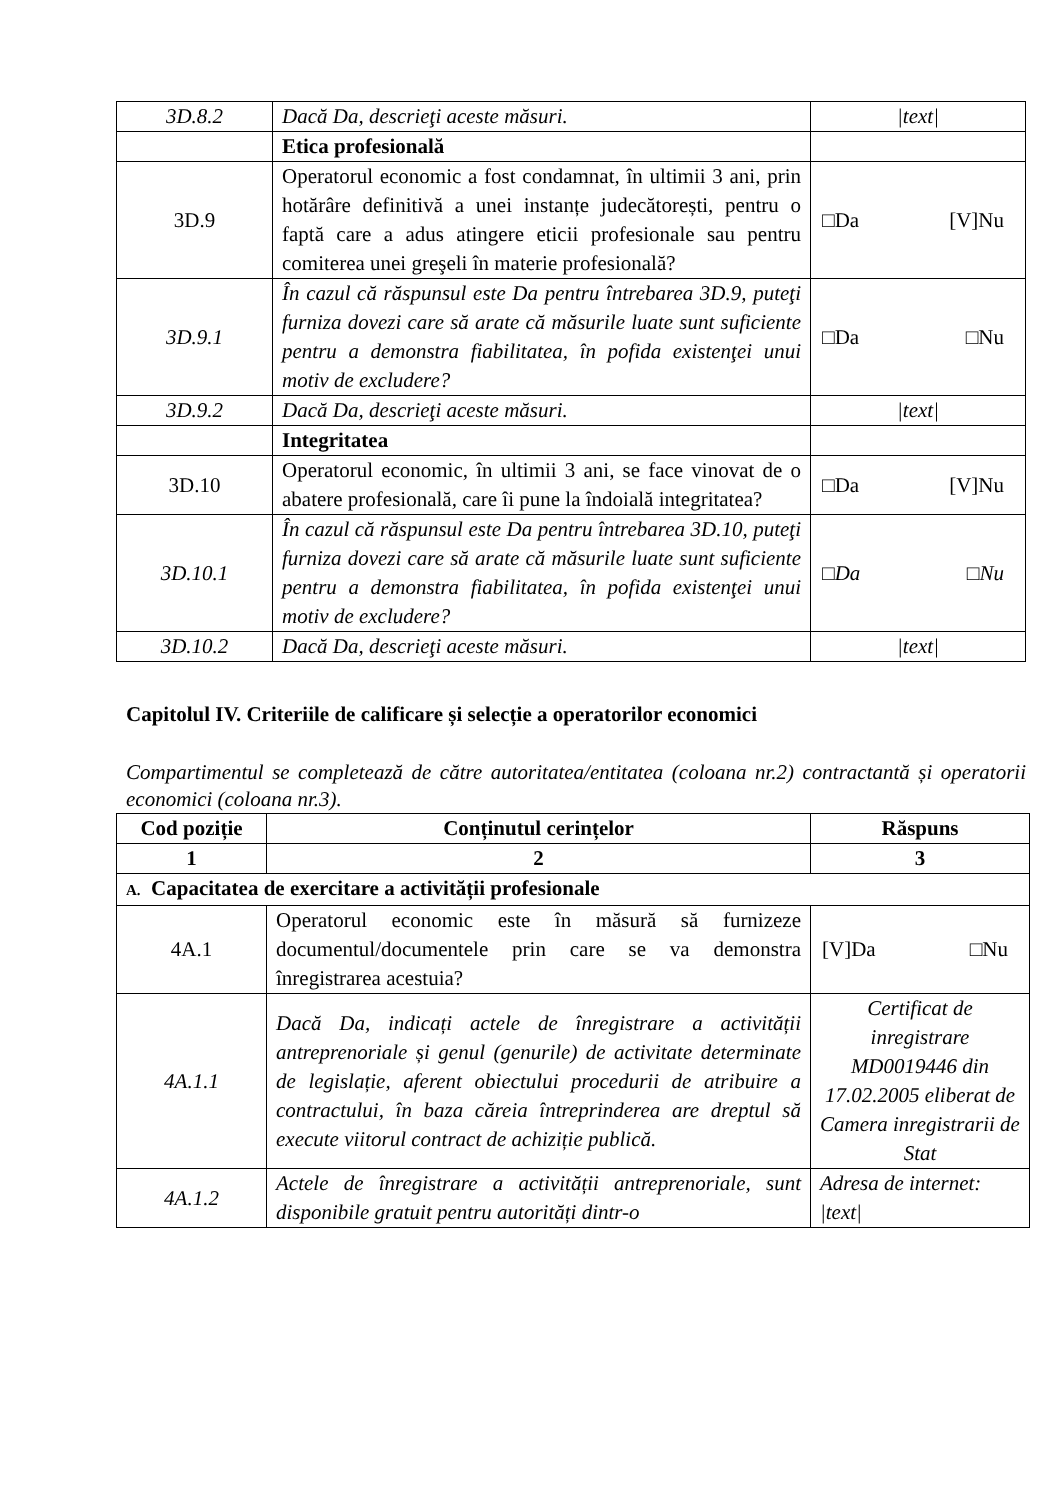| 3D.8.2 | Dacă Da, descrieţi aceste măsuri. | /text/ |
| | Etica profesională | |
| 3D.9 | Operatorul economic a fost condamnat, în ultimii 3 ani, prin hotărâre definitivă a unei instanțe judecătorești, pentru o faptă care a adus atingere eticii profesionale sau pentru comiterea unei greşeli în materie profesională? | □Da [V]Nu |
| 3D.9.1 | În cazul că răspunsul este Da pentru întrebarea 3D.9, puteţi furniza dovezi care să arate că măsurile luate sunt suficiente pentru a demonstra fiabilitatea, în pofida existenţei unui motiv de excludere? | □Da □Nu |
| 3D.9.2 | Dacă Da, descrieţi aceste măsuri. | /text/ |
| | Integritatea | |
| 3D.10 | Operatorul economic, în ultimii 3 ani, se face vinovat de o abatere profesională, care îi pune la îndoială integritatea? | □Da [V]Nu |
| 3D.10.1 | În cazul că răspunsul este Da pentru întrebarea 3D.10, puteţi furniza dovezi care să arate că măsurile luate sunt suficiente pentru a demonstra fiabilitatea, în pofida existenţei unui motiv de excludere? | □Da □Nu |
| 3D.10.2 | Dacă Da, descrieţi aceste măsuri. | /text/ |
Capitolul IV. Criteriile de calificare și selecție a operatorilor economici
Compartimentul se completează de către autoritatea/entitatea (coloana nr.2) contractantă și operatorii economici (coloana nr.3).
| Cod poziție | Conținutul cerințelor | Răspuns |
| --- | --- | --- |
| 1 | 2 | 3 |
| A. Capacitatea de exercitare a activității profesionale | | |
| 4A.1 | Operatorul economic este în măsură să furnizeze documentul/documentele prin care se va demonstra înregistrarea acestuia? | [V]Da □Nu |
| 4A.1.1 | Dacă Da, indicați actele de înregistrare a activității antreprenoriale și genul (genurile) de activitate determinate de legislație, aferent obiectului procedurii de atribuire a contractului, în baza căreia întreprinderea are dreptul să execute viitorul contract de achiziție publică. | Certificat de inregistrare MD0019446 din 17.02.2005 eliberat de Camera inregistrarii de Stat |
| 4A.1.2 | Actele de înregistrare a activității antreprenoriale, sunt disponibile gratuit pentru autorități dintr-o | Adresa de internet: /text/ |